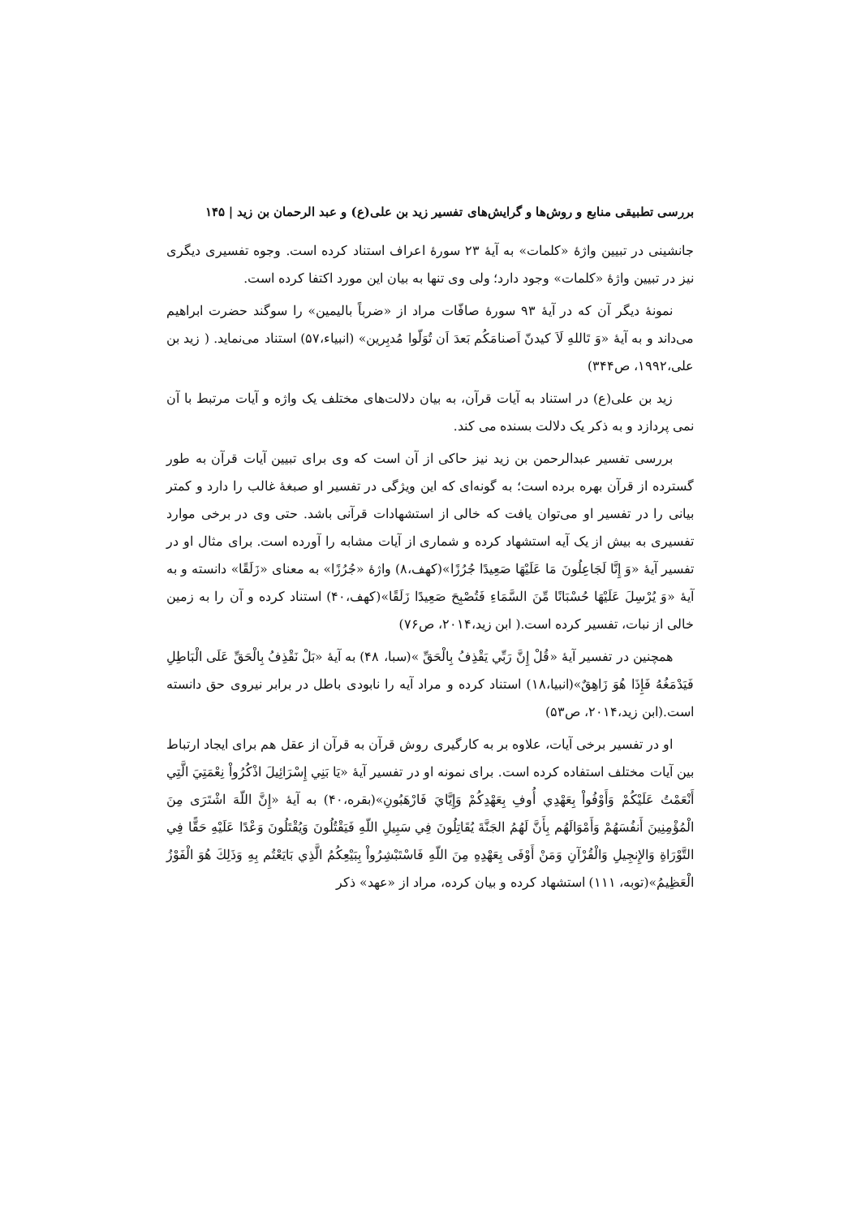بررسی تطبیقی منابع و روش‌ها و گرایش‌های تفسیر زید بن علی(ع) و عبد الرحمان بن زید | ۱۴۵
جانشینی در تبیین واژهٔ «کلمات» به آیهٔ ۲۳ سورهٔ اعراف استناد کرده است. وجوه تفسیری دیگری نیز در تبیین واژهٔ «کلمات» وجود دارد؛ ولی وی تنها به بیان این مورد اکتفا کرده است.
نمونهٔ دیگر آن که در آیهٔ ۹۳ سورهٔ صافّات مراد از «ضرباً بالیمین» را سوگند حضرت ابراهیم می‌داند و به آیهٔ «وَ تَاللهِ لَاَ کیدنّ اَصنامَکُم بَعدَ اَن تُوَلّوا مُدبِرین» (انبیاء،۵۷) استناد می‌نماید. ( زید بن علی،۱۹۹۲، ص۳۴۴)
زید بن علی(ع) در استناد به آیات قرآن، به بیان دلالت‌های مختلف یک واژه و آیات مرتبط با آن نمی پردازد و به ذکر یک دلالت بسنده می کند.
بررسی تفسیر عبدالرحمن بن زید نیز حاکی از آن است که وی برای تبیین آیات قرآن به طور گسترده از قرآن بهره برده است؛ به گونه‌ای که این ویژگی در تفسیر او صبغهٔ غالب را دارد و کمتر بیانی را در تفسیر او می‌توان یافت که خالی از استشهادات قرآنی باشد. حتی وی در برخی موارد تفسیری به بیش از یک آیه استشهاد کرده و شماری از آیات مشابه را آورده است. برای مثال او در تفسیر آیهٔ «وَ إِنَّا لَجَاعِلُونَ مَا عَلَيْهَا صَعِيدًا جُرُزًا»(کهف،۸) واژهٔ «جُرُزًا» به معنای «زَلَقًا» دانسته و به آیهٔ «وَ يُرْسِلَ عَلَيْهَا حُسْبَانًا مِّنَ السَّمَاءِ فَتُصْبِحَ صَعِيدًا زَلَقًا»(کهف،۴۰) استناد کرده و آن را به زمین خالی از نبات، تفسیر کرده است.( ابن زید،۲۰۱۴، ص۷۶)
همچنین در تفسیر آیهٔ «قُلْ إِنَّ رَبِّي يَقْذِفُ بِالْحَقِّ »(سبا، ۴۸) به آیهٔ «بَلْ نَقْذِفُ بِالْحَقِّ عَلَى الْبَاطِلِ فَيَدْمَغُهُ فَإِذَا هُوَ زَاهِقٌ»(انبیا،۱۸) استناد کرده و مراد آیه را نابودی باطل در برابر نیروی حق دانسته است.(ابن زید،۲۰۱۴، ص۵۳)
او در تفسیر برخی آیات، علاوه بر به کارگیری روش قرآن به قرآن از عقل هم برای ایجاد ارتباط بین آیات مختلف استفاده کرده است. برای نمونه او در تفسیر آیهٔ «يَا بَنِي إِسْرَائِيلَ اذْكُرُواْ نِعْمَتِيَ الَّتِي أَنْعَمْتُ عَلَيْكُمْ وَأَوْفُواْ بِعَهْدِي أُوفِ بِعَهْدِكُمْ وَإِيَّايَ فَارْهَبُونِ»(بقره،۴۰) به آیهٔ «إِنَّ اللّهَ اشْتَرَى مِنَ الْمُؤْمِنِينَ أَنفُسَهُمْ وَأَمْوَالَهُم بِأَنَّ لَهُمُ الجَنَّةَ يُقَاتِلُونَ فِي سَبِيلِ اللّهِ فَيَقْتُلُونَ وَيُقْتَلُونَ وَعْدًا عَلَيْهِ حَقًّا فِي التَّوْرَاةِ وَالإِنجِيلِ وَالْقُرْآنِ وَمَنْ أَوْفَى بِعَهْدِهِ مِنَ اللّهِ فَاسْتَبْشِرُواْ بِبَيْعِكُمُ الَّذِي بَايَعْتُم بِهِ وَذَلِكَ هُوَ الْفَوْزُ الْعَظِيمُ»(توبه، ۱۱۱) استشهاد کرده و بیان کرده، مراد از «عهد» ذکر